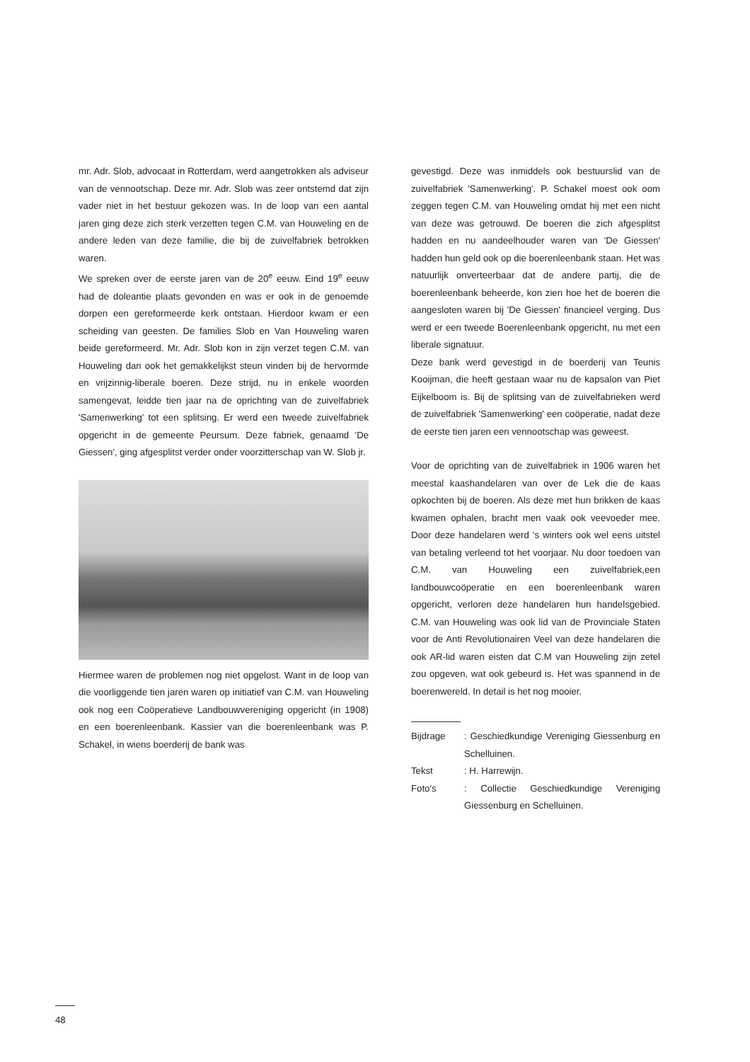mr. Adr. Slob, advocaat in Rotterdam, werd aangetrokken als adviseur van de vennootschap. Deze mr. Adr. Slob was zeer ontstemd dat zijn vader niet in het bestuur gekozen was. In de loop van een aantal jaren ging deze zich sterk verzetten tegen C.M. van Houweling en de andere leden van deze familie, die bij de zuivelfabriek betrokken waren.
We spreken over de eerste jaren van de 20<sup>e</sup> eeuw. Eind 19<sup>e</sup> eeuw had de doleantie plaats gevonden en was er ook in de genoemde dorpen een gereformeerde kerk ontstaan. Hierdoor kwam er een scheiding van geesten. De families Slob en Van Houweling waren beide gereformeerd. Mr. Adr. Slob kon in zijn verzet tegen C.M. van Houweling dan ook het gemakkelijkst steun vinden bij de hervormde en vrijzinnig-liberale boeren. Deze strijd, nu in enkele woorden samengevat, leidde tien jaar na de oprichting van de zuivelfabriek 'Samenwerking' tot een splitsing. Er werd een tweede zuivelfabriek opgericht in de gemeente Peursum. Deze fabriek, genaamd 'De Giessen', ging afgesplitst verder onder voorzitterschap van W. Slob jr.
Hiermee waren de problemen nog niet opgelost. Want in de loop van die voorliggende tien jaren waren op initiatief van C.M. van Houweling ook nog een Coöperatieve Landbouwvereniging opgericht (in 1908) en een boerenleenbank. Kassier van die boerenleenbank was P. Schakel, in wiens boerderij de bank was
gevestigd. Deze was inmiddels ook bestuurslid van de zuivelfabriek 'Samenwerking'. P. Schakel moest ook oom zeggen tegen C.M. van Houweling omdat hij met een nicht van deze was getrouwd. De boeren die zich afgesplitst hadden en nu aandeelhouder waren van 'De Giessen' hadden hun geld ook op die boerenleenbank staan. Het was natuurlijk onverteerbaar dat de andere partij, die de boerenleenbank beheerde, kon zien hoe het de boeren die aangesloten waren bij 'De Giessen' financieel verging. Dus werd er een tweede Boerenleenbank opgericht, nu met een liberale signatuur.
Deze bank werd gevestigd in de boerderij van Teunis Kooijman, die heeft gestaan waar nu de kapsalon van Piet Eijkelboom is. Bij de splitsing van de zuivelfabrieken werd de zuivelfabriek 'Samenwerking' een coöperatie, nadat deze de eerste tien jaren een vennootschap was geweest.
Voor de oprichting van de zuivelfabriek in 1906 waren het meestal kaashandelaren van over de Lek die de kaas opkochten bij de boeren. Als deze met hun brikken de kaas kwamen ophalen, bracht men vaak ook veevoeder mee. Door deze handelaren werd 's winters ook wel eens uitstel van betaling verleend tot het voorjaar. Nu door toedoen van C.M. van Houweling een zuivelfabriek,een landbouwcoöperatie en een boerenleenbank waren opgericht, verloren deze handelaren hun handelsgebied. C.M. van Houweling was ook lid van de Provinciale Staten voor de Anti Revolutionairen Veel van deze handelaren die ook AR-lid waren eisten dat C.M van Houweling zijn zetel zou opgeven, wat ook gebeurd is. Het was spannend in de boerenwereld. In detail is het nog mooier.
Bijdrage: Geschiedkundige Vereniging Giessenburg en Schelluinen.
Tekst: H. Harrewijn.
Foto's: Collectie Geschiedkundige Vereniging Giessenburg en Schelluinen.
48